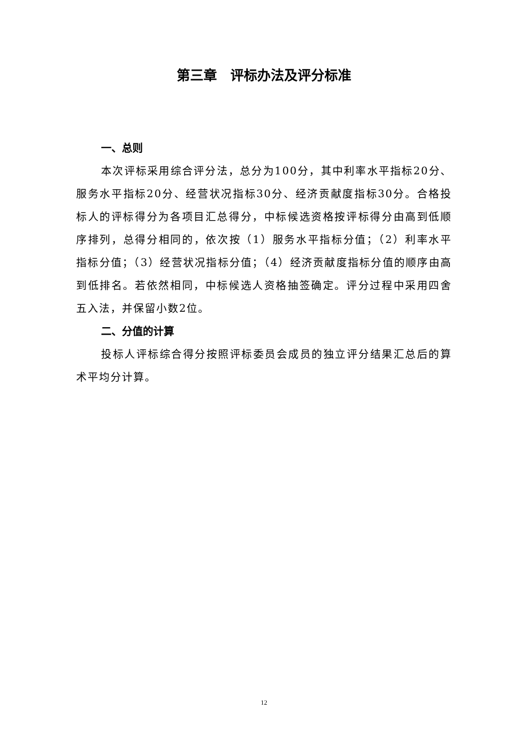第三章　评标办法及评分标准
一、总则
本次评标采用综合评分法，总分为100分，其中利率水平指标20分、服务水平指标20分、经营状况指标30分、经济贡献度指标30分。合格投标人的评标得分为各项目汇总得分，中标候选资格按评标得分由高到低顺序排列，总得分相同的，依次按（1）服务水平指标分值；（2）利率水平指标分值；（3）经营状况指标分值；（4）经济贡献度指标分值的顺序由高到低排名。若依然相同，中标候选人资格抽签确定。评分过程中采用四舍五入法，并保留小数2位。
二、分值的计算
投标人评标综合得分按照评标委员会成员的独立评分结果汇总后的算术平均分计算。
12